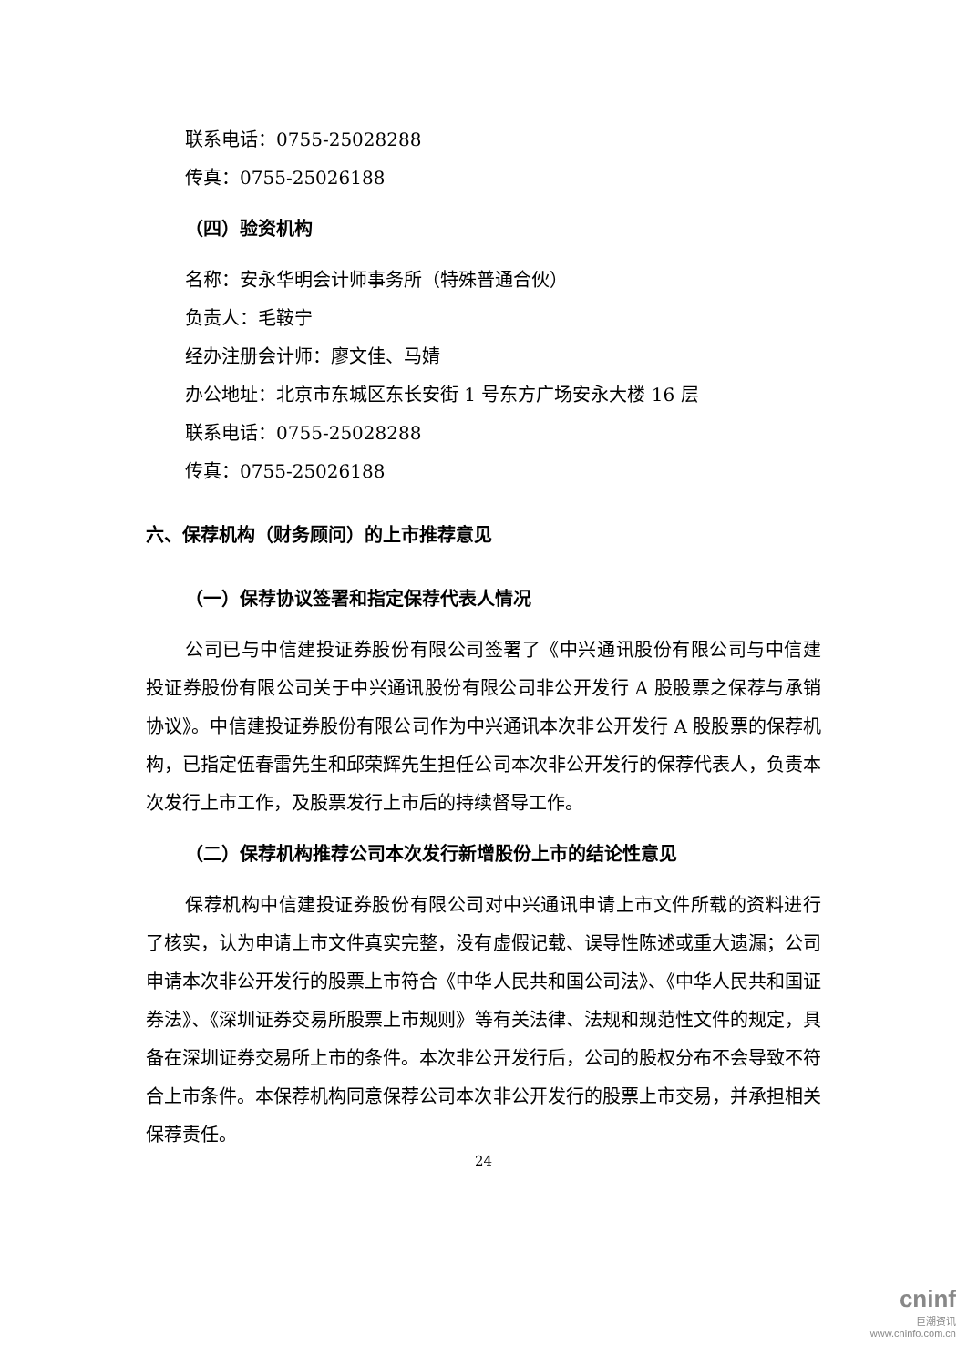联系电话：0755-25028288
传真：0755-25026188
（四）验资机构
名称：安永华明会计师事务所（特殊普通合伙）
负责人：毛鞍宁
经办注册会计师：廖文佳、马婧
办公地址：北京市东城区东长安街 1 号东方广场安永大楼 16 层
联系电话：0755-25028288
传真：0755-25026188
六、保荐机构（财务顾问）的上市推荐意见
（一）保荐协议签署和指定保荐代表人情况
公司已与中信建投证券股份有限公司签署了《中兴通讯股份有限公司与中信建投证券股份有限公司关于中兴通讯股份有限公司非公开发行 A 股股票之保荐与承销协议》。中信建投证券股份有限公司作为中兴通讯本次非公开发行 A 股股票的保荐机构，已指定伍春雷先生和邱荣辉先生担任公司本次非公开发行的保荐代表人，负责本次发行上市工作，及股票发行上市后的持续督导工作。
（二）保荐机构推荐公司本次发行新增股份上市的结论性意见
保荐机构中信建投证券股份有限公司对中兴通讯申请上市文件所载的资料进行了核实，认为申请上市文件真实完整，没有虚假记载、误导性陈述或重大遗漏；公司申请本次非公开发行的股票上市符合《中华人民共和国公司法》、《中华人民共和国证券法》、《深圳证券交易所股票上市规则》等有关法律、法规和规范性文件的规定，具备在深圳证券交易所上市的条件。本次非公开发行后，公司的股权分布不会导致不符合上市条件。本保荐机构同意保荐公司本次非公开发行的股票上市交易，并承担相关保荐责任。
24
cninf
巨潮资讯
www.cninfo.com.cn